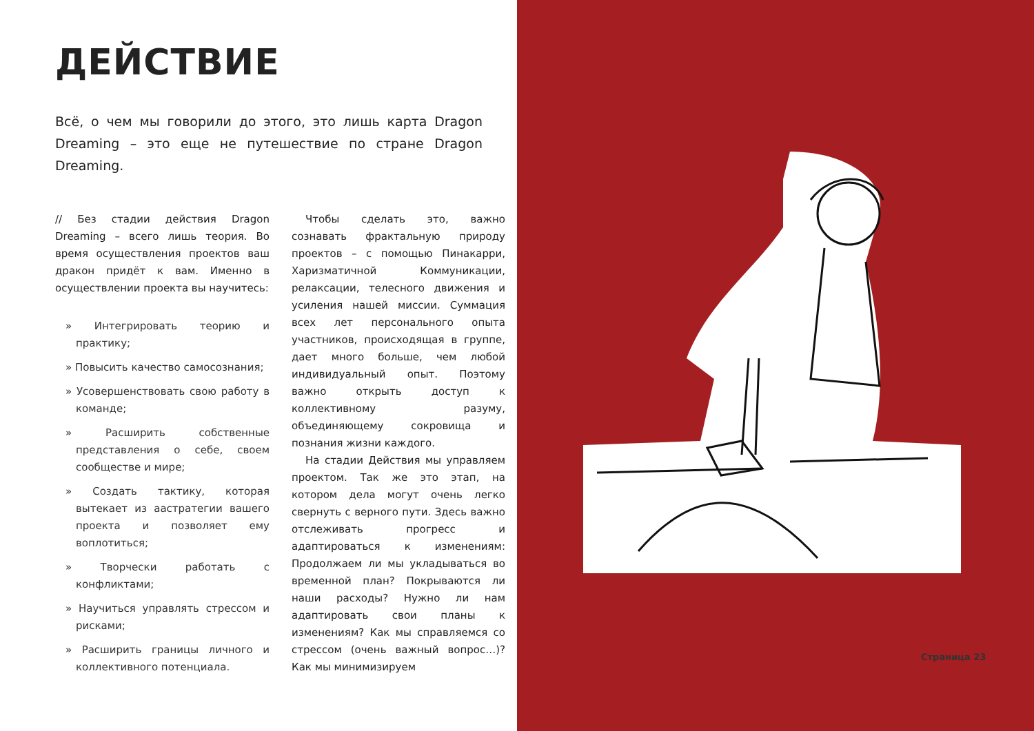ДЕЙСТВИЕ
Всё, о чем мы говорили до этого, это лишь карта Dragon Dreaming – это еще не путешествие по стране Dragon Dreaming.
// Без стадии действия Dragon Dreaming – всего лишь теория. Во время осуществления проектов ваш дракон придёт к вам. Именно в осуществлении проекта вы научитесь:
» Интегрировать теорию и практику;
» Повысить качество самосознания;
» Усовершенствовать свою работу в команде;
» Расширить собственные представления о себе, своем сообществе и мире;
» Создать тактику, которая вытекает из аастратегии вашего проекта и позволяет ему воплотиться;
» Творчески работать с конфликтами;
» Научиться управлять стрессом и рисками;
» Расширить границы личного и коллективного потенциала.
Чтобы сделать это, важно сознавать фрактальную природу проектов – с помощью Пинакарри, Харизматичной Коммуникации, релаксации, телесного движения и усиления нашей миссии. Суммация всех лет персонального опыта участников, происходящая в группе, дает много больше, чем любой индивидуальный опыт. Поэтому важно открыть доступ к коллективному разуму, объединяющему сокровища и познания жизни каждого.
На стадии Действия мы управляем проектом. Так же это этап, на котором дела могут очень легко свернуть с верного пути. Здесь важно отслеживать прогресс и адаптироваться к изменениям: Продолжаем ли мы укладываться во временной план? Покрываются ли наши расходы? Нужно ли нам адаптировать свои планы к изменениям? Как мы справляемся со стрессом (очень важный вопрос…)? Как мы минимизируем
Страница 23